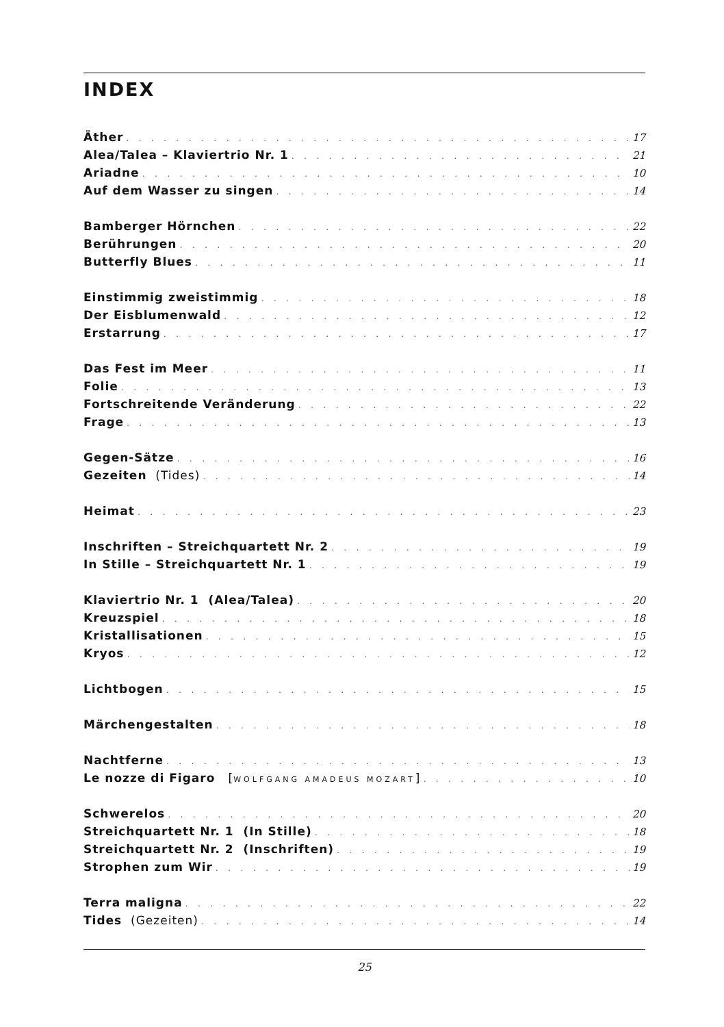INDEX
Äther 17
Alea/Talea – Klaviertrio Nr. 1 21
Ariadne 10
Auf dem Wasser zu singen 14
Bamberger Hörnchen 22
Berührungen 20
Butterfly Blues 11
Einstimmig zweistimmig 18
Der Eisblumenwald 12
Erstarrung 17
Das Fest im Meer 11
Folie 13
Fortschreitende Veränderung 22
Frage 13
Gegen-Sätze 16
Gezeiten (Tides) 14
Heimat 23
Inschriften – Streichquartett Nr. 2 19
In Stille – Streichquartett Nr. 1 19
Klaviertrio Nr. 1 (Alea/Talea) 20
Kreuzspiel 18
Kristallisationen 15
Kryos 12
Lichtbogen 15
Märchengestalten 18
Nachtferne 13
Le nozze di Figaro [WOLFGANG AMADEUS MOZART] 10
Schwerelos 20
Streichquartett Nr. 1 (In Stille) 18
Streichquartett Nr. 2 (Inschriften) 19
Strophen zum Wir 19
Terra maligna 22
Tides (Gezeiten) 14
25